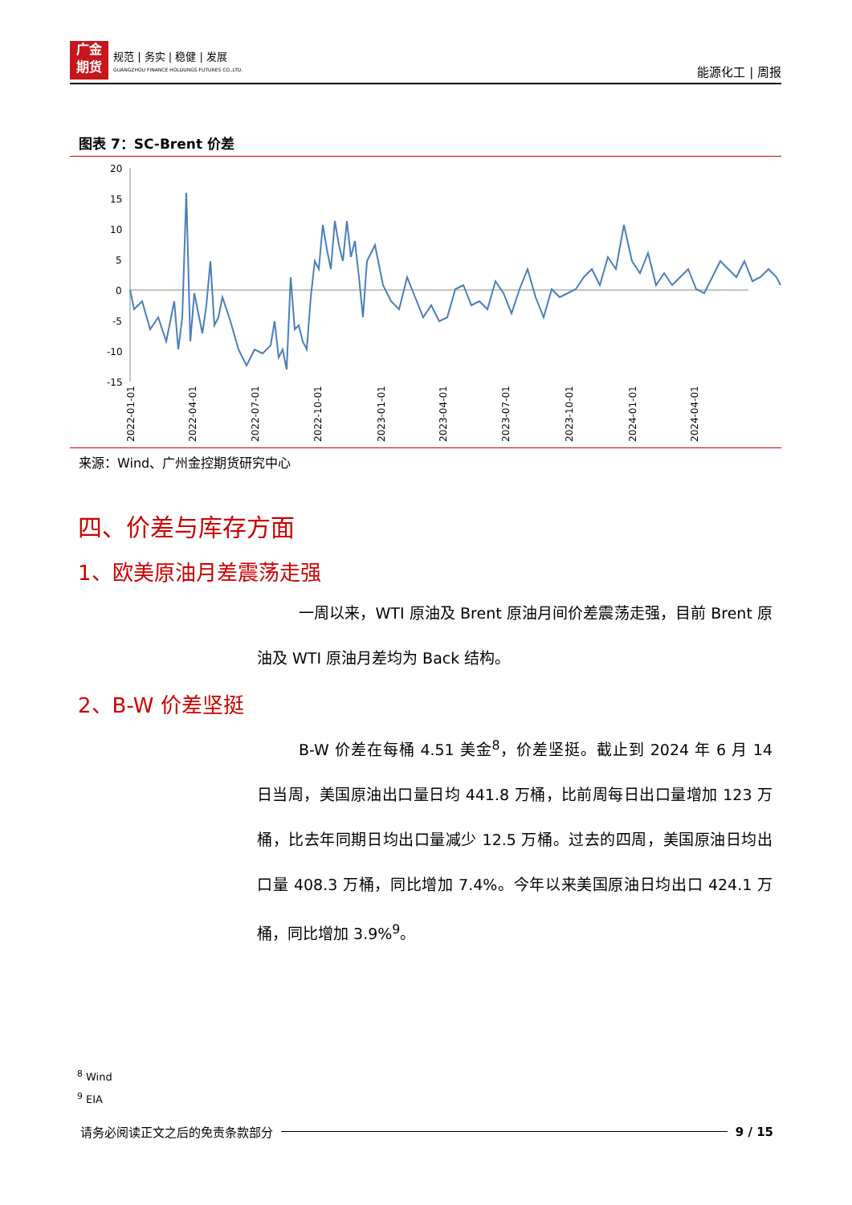广金
期货
规范 | 务实 | 稳健 | 发展
GUANGZHOU FINANCE HOLDUNGS FUTURES CO.,LTD.
能源化工 | 周报
图表 7：SC-Brent 价差
20
15
10
5
0
-5
-10
-15
2022-01-01
2022-04-01
2022-07-01
2022-10-01
2023-01-01
2023-04-01
2023-07-01
2023-10-01
2024-01-01
2024-04-01
来源：Wind、广州金控期货研究中心
四、价差与库存方面
1、欧美原油月差震荡走强
一周以来，WTI 原油及 Brent 原油月间价差震荡走强，目前 Brent 原油及 WTI 原油月差均为 Back 结构。
2、B-W 价差坚挺
B-W 价差在每桶 4.51 美金<sup>8</sup>，价差坚挺。截止到 2024 年 6 月 14 日当周，美国原油出口量日均 441.8 万桶，比前周每日出口量增加 123 万桶，比去年同期日均出口量减少 12.5 万桶。过去的四周，美国原油日均出口量 408.3 万桶，同比增加 7.4%。今年以来美国原油日均出口 424.1 万桶，同比增加 3.9%<sup>9</sup>。
<sup>8</sup> Wind
<sup>9</sup> EIA
请务必阅读正文之后的免责条款部分 9 / 15